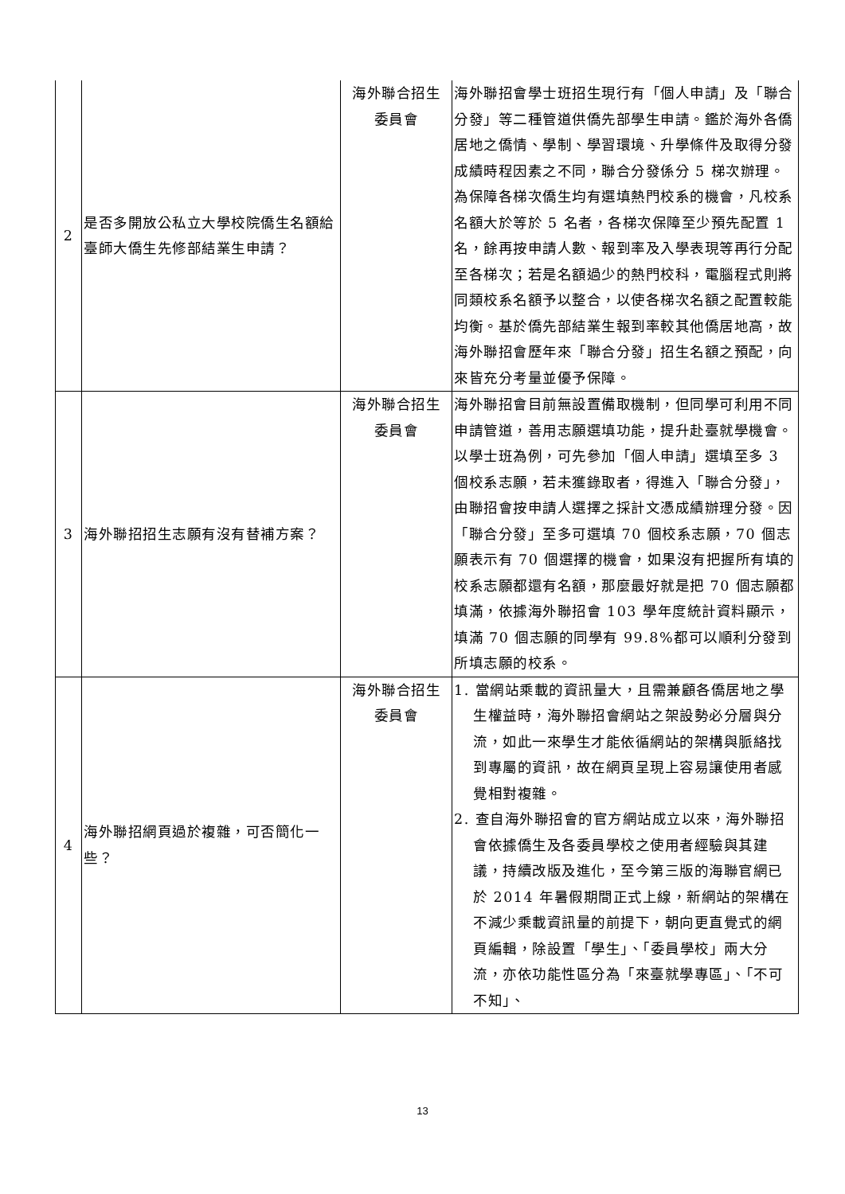| 2 | 是否多開放公私立大學校院僑生名額給臺師大僑生先修部結業生申請？ | 海外聯合招生 委員會 | 海外聯招會學士班招生現行有「個人申請」及「聯合分發」等二種管道供僑先部學生申請。鑑於海外各僑居地之僑情、學制、學習環境、升學條件及取得分發成績時程因素之不同，聯合分發係分 5 梯次辦理。為保障各梯次僑生均有選填熱門校系的機會，凡校系名額大於等於 5 名者，各梯次保障至少預先配置 1 名，餘再按申請人數、報到率及入學表現等再行分配至各梯次；若是名額過少的熱門校科，電腦程式則將同類校系名額予以整合，以使各梯次名額之配置較能均衡。基於僑先部結業生報到率較其他僑居地高，故海外聯招會歷年來「聯合分發」招生名額之預配，向來皆充分考量並優予保障。 |
| 3 | 海外聯招招生志願有沒有替補方案？ | 海外聯合招生 委員會 | 海外聯招會目前無設置備取機制，但同學可利用不同申請管道，善用志願選填功能，提升赴臺就學機會。以學士班為例，可先參加「個人申請」選填至多 3 個校系志願，若未獲錄取者，得進入「聯合分發」，由聯招會按申請人選擇之採計文憑成績辦理分發。因「聯合分發」至多可選填 70 個校系志願，70 個志願表示有 70 個選擇的機會，如果沒有把握所有填的校系志願都還有名額，那麼最好就是把 70 個志願都填滿，依據海外聯招會 103 學年度統計資料顯示，填滿 70 個志願的同學有 99.8%都可以順利分發到所填志願的校系。 |
| 4 | 海外聯招網頁過於複雜，可否簡化一些？ | 海外聯合招生 委員會 | 1. 當網站乘載的資訊量大，且需兼顧各僑居地之學生權益時，海外聯招會網站之架設勢必分層與分流，如此一來學生才能依循網站的架構與脈絡找到專屬的資訊，故在網頁呈現上容易讓使用者感覺相對複雜。 2. 查自海外聯招會的官方網站成立以來，海外聯招會依據僑生及各委員學校之使用者經驗與其建議，持續改版及進化，至今第三版的海聯官網已於 2014 年暑假期間正式上線，新網站的架構在不減少乘載資訊量的前提下，朝向更直覺式的網頁編輯，除設置「學生」、「委員學校」兩大分流，亦依功能性區分為「來臺就學專區」、「不可不知」、 |
13